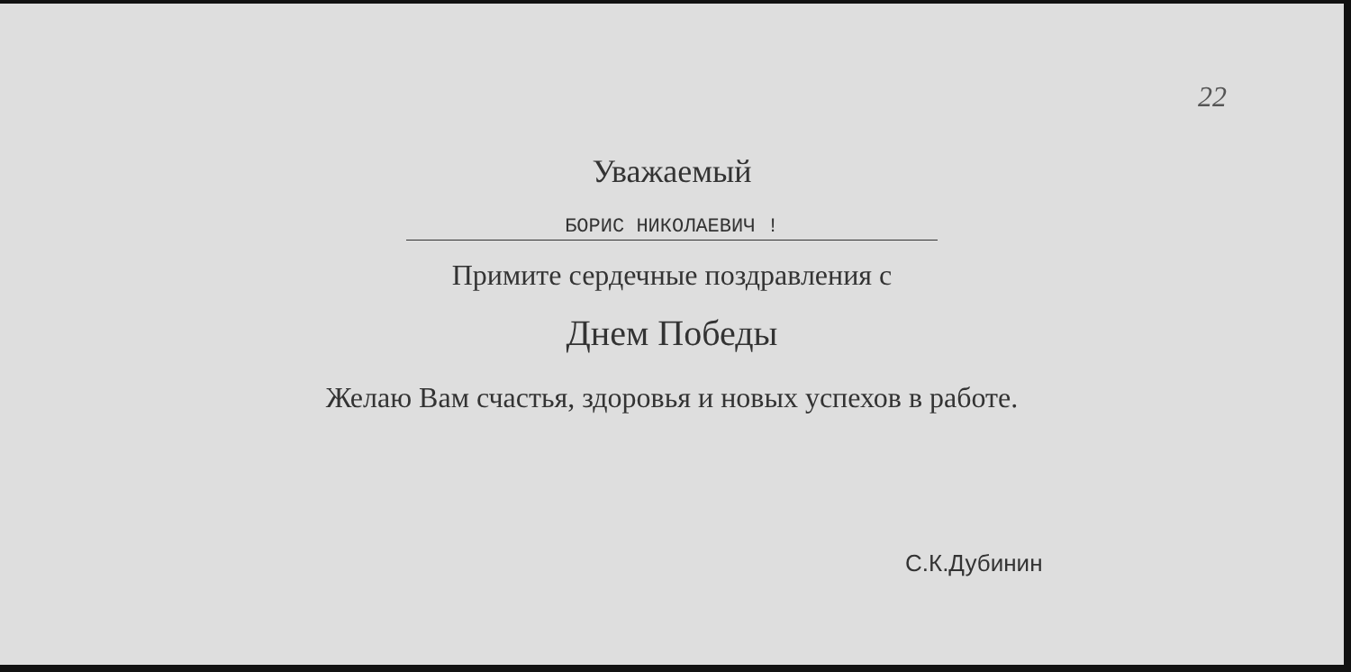22
Уважаемый
БОРИС НИКОЛАЕВИЧ !
Примите сердечные поздравления с
Днем Победы
Желаю Вам счастья, здоровья и новых успехов в работе.
С.К.Дубинин